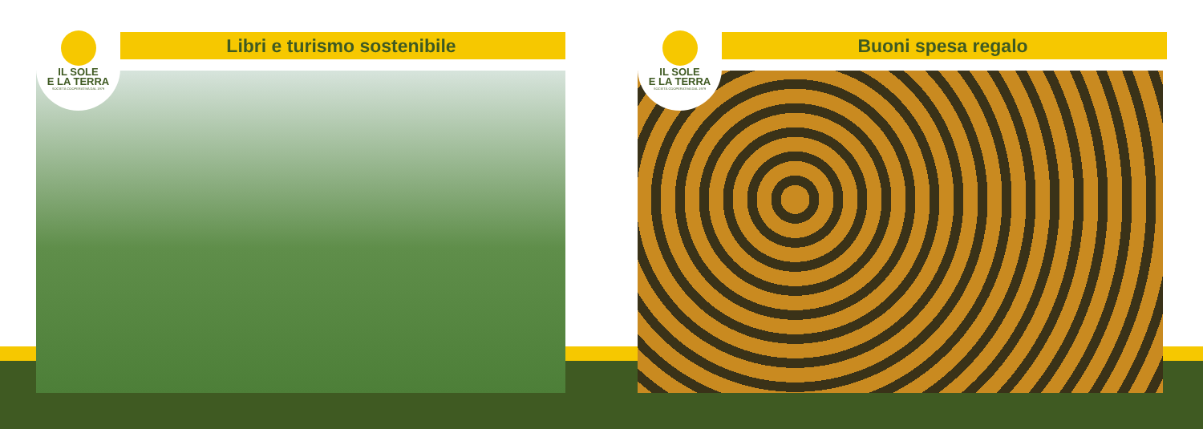Libri e turismo sostenibile
IL SOLE
E LA TERRA
SOCIETÀ COOPERATIVA DAL 1979
Buoni spesa regalo
IL SOLE
E LA TERRA
SOCIETÀ COOPERATIVA DAL 1979